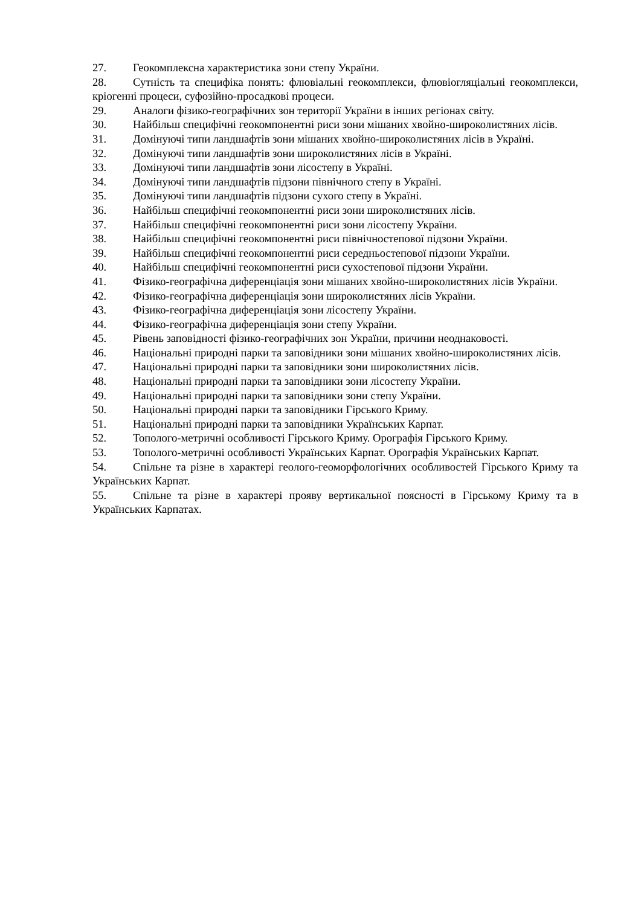27. Геокомплексна характеристика зони степу України.
28. Сутність та специфіка понять: флювіальні геокомплекси, флювіогляціальні геокомплекси, кріогенні процеси, суфозійно-просадкові процеси.
29. Аналоги фізико-географічних зон території України в інших регіонах світу.
30. Найбільш специфічні геокомпонентні риси зони мішаних хвойно-широколистяних лісів.
31. Домінуючі типи ландшафтів зони мішаних хвойно-широколистяних лісів в Україні.
32. Домінуючі типи ландшафтів зони широколистяних лісів в Україні.
33. Домінуючі типи ландшафтів зони лісостепу в Україні.
34. Домінуючі типи ландшафтів підзони північного степу в Україні.
35. Домінуючі типи ландшафтів підзони сухого степу в Україні.
36. Найбільш специфічні геокомпонентні риси зони широколистяних лісів.
37. Найбільш специфічні геокомпонентні риси зони лісостепу України.
38. Найбільш специфічні геокомпонентні риси північностепової підзони України.
39. Найбільш специфічні геокомпонентні риси середньостепової підзони України.
40. Найбільш специфічні геокомпонентні риси сухостепової підзони України.
41. Фізико-географічна диференціація зони мішаних хвойно-широколистяних лісів України.
42. Фізико-географічна диференціація зони широколистяних лісів України.
43. Фізико-географічна диференціація зони лісостепу України.
44. Фізико-географічна диференціація зони степу України.
45. Рівень заповідності фізико-географічних зон України, причини неоднаковості.
46. Національні природні парки та заповідники зони мішаних хвойно-широколистяних лісів.
47. Національні природні парки та заповідники зони широколистяних лісів.
48. Національні природні парки та заповідники зони лісостепу України.
49. Національні природні парки та заповідники зони степу України.
50. Національні природні парки та заповідники Гірського Криму.
51. Національні природні парки та заповідники Українських Карпат.
52. Тополого-метричні особливості Гірського Криму. Орографія Гірського Криму.
53. Тополого-метричні особливості Українських Карпат. Орографія Українських Карпат.
54. Спільне та різне в характері геолого-геоморфологічних особливостей Гірського Криму та Українських Карпат.
55. Спільне та різне в характері прояву вертикальної поясності в Гірському Криму та в Українських Карпатах.